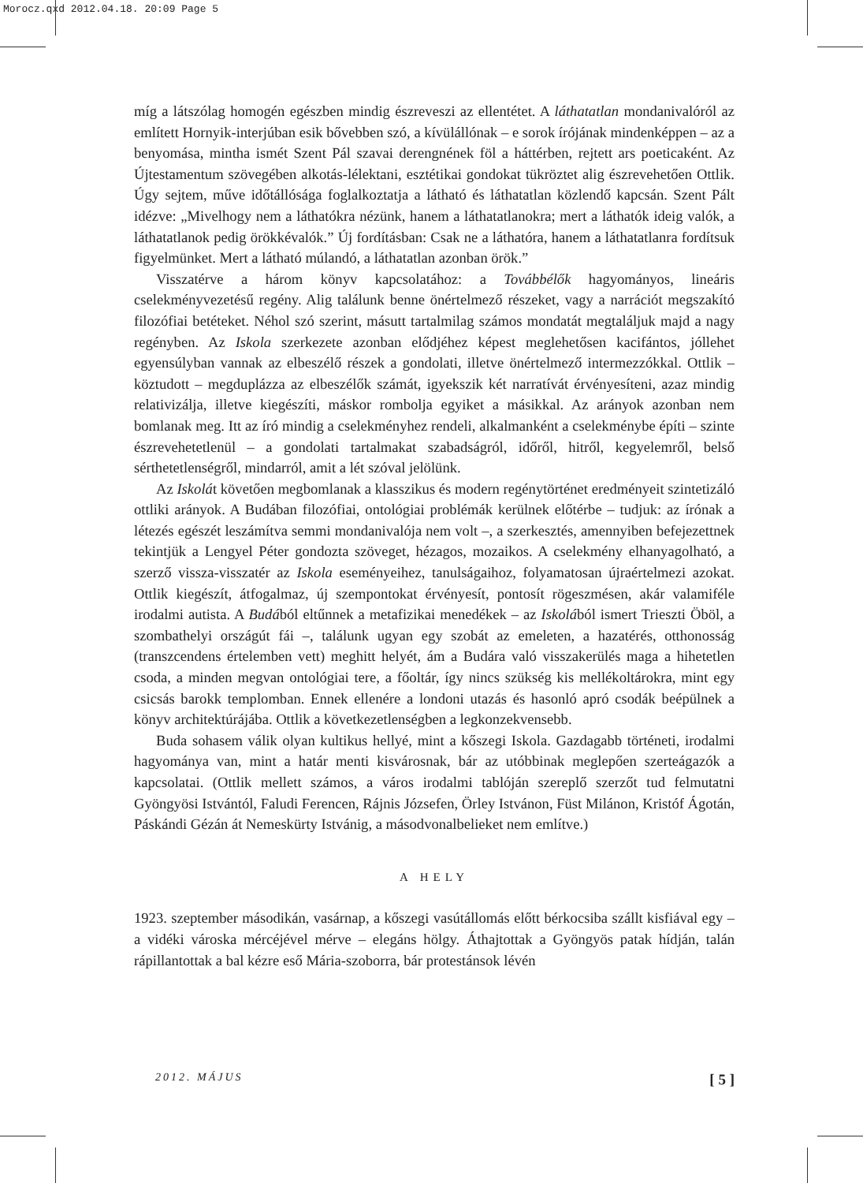Morocz.qxd 2012.04.18. 20:09 Page 5
míg a látszólag homogén egészben mindig észreveszi az ellentétet. A láthatatlan mondanivalóról az említett Hornyik-interjúban esik bővebben szó, a kívülállónak – e sorok írójának mindenképpen – az a benyomása, mintha ismét Szent Pál szavai derengnének föl a háttérben, rejtett ars poeticaként. Az Újtestamentum szövegében alkotás-lélektani, esztétikai gondokat tükröztet alig észrevehetően Ottlik. Úgy sejtem, műve időtállósága foglalkoztatja a látható és láthatatlan közlendő kapcsán. Szent Pált idézve: „Mivelhogy nem a láthatókra nézünk, hanem a láthatatlanokra; mert a láthatók ideig valók, a láthatatlanok pedig örökkévalók.” Új fordításban: Csak ne a láthatóra, hanem a láthatatlanra fordítsuk figyelmünket. Mert a látható múlandó, a láthatatlan azonban örök.”
Visszatérve a három könyv kapcsolatához: a Továbbélők hagyományos, lineáris cselekményvezetésű regény. Alig találunk benne önértelmező részeket, vagy a narrációt megszakító filozófiai betéteket. Néhol szó szerint, másutt tartalmilag számos mondatát megtaláljuk majd a nagy regényben. Az Iskola szerkezete azonban elődjéhez képest meglehetősen kacifántos, jóllehet egyensúlyban vannak az elbeszélő részek a gondolati, illetve önértelmező intermezzókkal. Ottlik – köztudott – megduplázza az elbeszélők számát, igyekszik két narratívát érvényesíteni, azaz mindig relativizálja, illetve kiegészíti, máskor rombolja egyiket a másikkal. Az arányok azonban nem bomlanak meg. Itt az író mindig a cselekményhez rendeli, alkalmanként a cselekménybe építi – szinte észrevehetetlenül – a gondolati tartalmakat szabadságról, időről, hitről, kegyelemről, belső sérthetetlenségről, mindarról, amit a lét szóval jelölünk.
Az Iskolát követően megbomlanak a klasszikus és modern regénytörténet eredményeit szintetizáló ottliki arányok. A Budában filozófiai, ontológiai problémák kerülnek előtérbe – tudjuk: az írónak a létezés egészét leszámítva semmi mondanivalója nem volt –, a szerkesztés, amennyiben befejezettnek tekintjük a Lengyel Péter gondozta szöveget, hézagos, mozaikos. A cselekmény elhanyagolható, a szerző vissza-visszatér az Iskola eseményeihez, tanulságaihoz, folyamatosan újraértelmezi azokat. Ottlik kiegészít, átfogalmaz, új szempontokat érvényesít, pontosít rögeszmésen, akár valamiféle irodalmi autista. A Budából eltűnnek a metafizikai menedékek – az Iskolából ismert Trieszti Öböl, a szombathelyi országút fái –, találunk ugyan egy szobát az emeleten, a hazatérés, otthonosság (transzcendens értelemben vett) meghitt helyét, ám a Budára való visszakerülés maga a hihetetlen csoda, a minden megvan ontológiai tere, a főoltár, így nincs szükség kis mellékoltárokra, mint egy csicsás barokk templomban. Ennek ellenére a londoni utazás és hasonló apró csodák beépülnek a könyv architektúrájába. Ottlik a következetlenségben a legkonzekvensebb.
Buda sohasem válik olyan kultikus hellyé, mint a kőszegi Iskola. Gazdagabb történeti, irodalmi hagyománya van, mint a határ menti kisvárosnak, bár az utóbbinak meglepően szerteágazók a kapcsolatai. (Ottlik mellett számos, a város irodalmi tablóján szereplő szerzőt tud felmutatni Gyöngyösi Istvántól, Faludi Ferencen, Rájnis Józsefen, Örley Istvánon, Füst Milánon, Kristóf Ágotán, Páskándi Gézán át Nemeskürty Istvánig, a másodvonalbelieket nem említve.)
A HELY
1923. szeptember másodikán, vasárnap, a kőszegi vasútállomás előtt bérkocsiba szállt kisfiával egy – a vidéki városka mércéjével mérve – elegáns hölgy. Áthajtottak a Gyöngyös patak hídján, talán rápillantottak a bal kézre eső Mária-szoborra, bár protestánsok lévén
2012. MÁJUS [ 5 ]